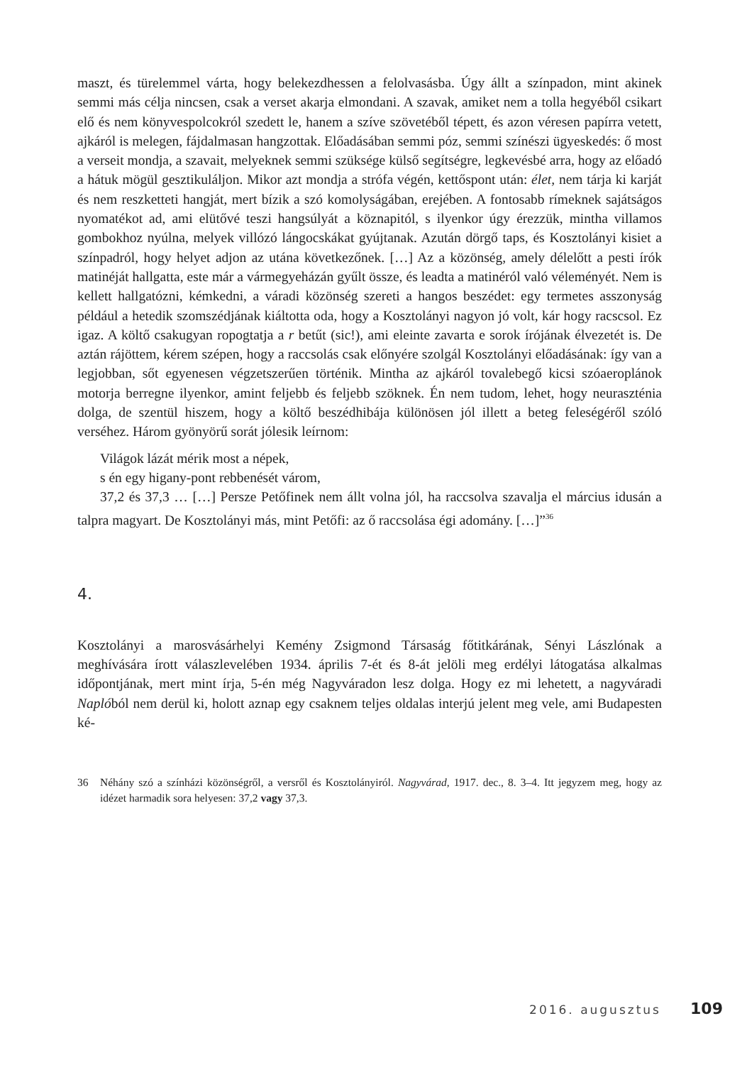maszt, és türelemmel várta, hogy belekezdhessen a felolvasásba. Úgy állt a színpadon, mint akinek semmi más célja nincsen, csak a verset akarja elmondani. A szavak, amiket nem a tolla hegyéből csikart elő és nem könyvespolcokról szedett le, hanem a szíve szövetéből tépett, és azon véresen papírra vetett, ajkáról is melegen, fájdalmasan hangzottak. Előadásában semmi póz, semmi színészi ügyeskedés: ő most a verseit mondja, a szavait, melyeknek semmi szüksége külső segítségre, legkevésbé arra, hogy az előadó a hátuk mögül gesztikuláljon. Mikor azt mondja a strófa végén, kettőspont után: élet, nem tárja ki karját és nem reszketteti hangját, mert bízik a szó komolyságában, erejében. A fontosabb rímeknek sajátságos nyomatékot ad, ami elütővé teszi hangsúlyát a köznapitól, s ilyenkor úgy érezzük, mintha villamos gombokhoz nyúlna, melyek villózó lángocskákat gyújtanak. Azután dörgő taps, és Kosztolányi kisiet a színpadról, hogy helyet adjon az utána következőnek. […] Az a közönség, amely délelőtt a pesti írók matinéját hallgatta, este már a vármegyeházán gyűlt össze, és leadta a matinéról való véleményét. Nem is kellett hallgatózni, kémkedni, a váradi közönség szereti a hangos beszédet: egy termetes asszonyság például a hetedik szomszédjának kiáltotta oda, hogy a Kosztolányi nagyon jó volt, kár hogy racscsol. Ez igaz. A költő csakugyan ropogtatja a r betűt (sic!), ami eleinte zavarta e sorok írójának élvezetét is. De aztán rájöttem, kérem szépen, hogy a raccsolás csak előnyére szolgál Kosztolányi előadásának: így van a legjobban, sőt egyenesen végzetszerűen történik. Mintha az ajkáról tovalebegő kicsi szóaeroplánok motorja berregne ilyenkor, amint feljebb és feljebb szöknek. Én nem tudom, lehet, hogy neuraszténia dolga, de szentül hiszem, hogy a költő beszédhibája különösen jól illett a beteg feleségéről szóló verséhez. Három gyönyörű sorát jólesik leírnom:
Világok lázát mérik most a népek,
s én egy higany-pont rebbenését várom,
37,2 és 37,3 … […] Persze Petőfinek nem állt volna jól, ha raccsolva szavalja el március idusán a talpra magyart. De Kosztolányi más, mint Petőfi: az ő raccsolása égi adomány. […]”<sup>36</sup>
4.
Kosztolányi a marosvásárhelyi Kemény Zsigmond Társaság főtitkárának, Sényi Lászlónak a meghívására írott válaszlevelében 1934. április 7-ét és 8-át jelöli meg erdélyi látogatása alkalmas időpontjának, mert mint írja, 5-én még Nagyváradon lesz dolga. Hogy ez mi lehetett, a nagyváradi Naplóból nem derül ki, holott aznap egy csaknem teljes oldalas interjú jelent meg vele, ami Budapesten ké-
36 Néhány szó a színházi közönségről, a versről és Kosztolányiról. Nagyvárad, 1917. dec., 8. 3–4. Itt jegyzem meg, hogy az idézet harmadik sora helyesen: 37,2 vagy 37,3.
2016. augusztus 109